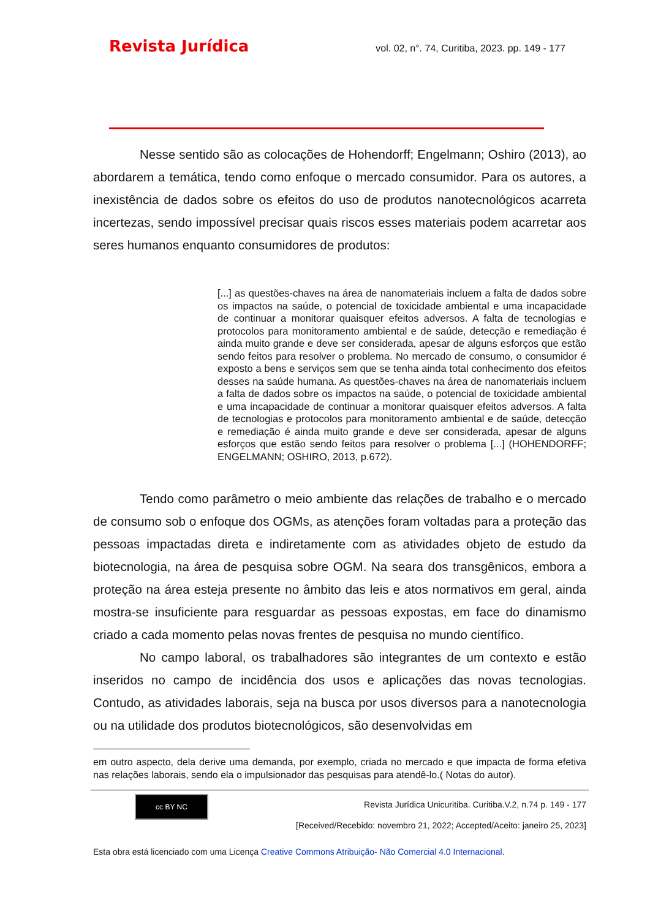Revista Jurídica vol. 02, n°. 74, Curitiba, 2023. pp. 149 - 177
Nesse sentido são as colocações de Hohendorff; Engelmann; Oshiro (2013), ao abordarem a temática, tendo como enfoque o mercado consumidor. Para os autores, a inexistência de dados sobre os efeitos do uso de produtos nanotecnológicos acarreta incertezas, sendo impossível precisar quais riscos esses materiais podem acarretar aos seres humanos enquanto consumidores de produtos:
[...] as questões-chaves na área de nanomateriais incluem a falta de dados sobre os impactos na saúde, o potencial de toxicidade ambiental e uma incapacidade de continuar a monitorar quaisquer efeitos adversos. A falta de tecnologias e protocolos para monitoramento ambiental e de saúde, detecção e remediação é ainda muito grande e deve ser considerada, apesar de alguns esforços que estão sendo feitos para resolver o problema. No mercado de consumo, o consumidor é exposto a bens e serviços sem que se tenha ainda total conhecimento dos efeitos desses na saúde humana. As questões-chaves na área de nanomateriais incluem a falta de dados sobre os impactos na saúde, o potencial de toxicidade ambiental e uma incapacidade de continuar a monitorar quaisquer efeitos adversos. A falta de tecnologias e protocolos para monitoramento ambiental e de saúde, detecção e remediação é ainda muito grande e deve ser considerada, apesar de alguns esforços que estão sendo feitos para resolver o problema [...] (HOHENDORFF; ENGELMANN; OSHIRO, 2013, p.672).
Tendo como parâmetro o meio ambiente das relações de trabalho e o mercado de consumo sob o enfoque dos OGMs, as atenções foram voltadas para a proteção das pessoas impactadas direta e indiretamente com as atividades objeto de estudo da biotecnologia, na área de pesquisa sobre OGM. Na seara dos transgênicos, embora a proteção na área esteja presente no âmbito das leis e atos normativos em geral, ainda mostra-se insuficiente para resguardar as pessoas expostas, em face do dinamismo criado a cada momento pelas novas frentes de pesquisa no mundo científico.
No campo laboral, os trabalhadores são integrantes de um contexto e estão inseridos no campo de incidência dos usos e aplicações das novas tecnologias. Contudo, as atividades laborais, seja na busca por usos diversos para a nanotecnologia ou na utilidade dos produtos biotecnológicos, são desenvolvidas em
em outro aspecto, dela derive uma demanda, por exemplo, criada no mercado e que impacta de forma efetiva nas relações laborais, sendo ela o impulsionador das pesquisas para atendê-lo.( Notas do autor).
cc BY NC
Revista Jurídica Unicuritiba. Curitiba.V.2, n.74 p. 149 - 177
[Received/Recebido: novembro 21, 2022; Accepted/Aceito: janeiro 25, 2023]
Esta obra está licenciado com uma Licença Creative Commons Atribuição- Não Comercial 4.0 Internacional.